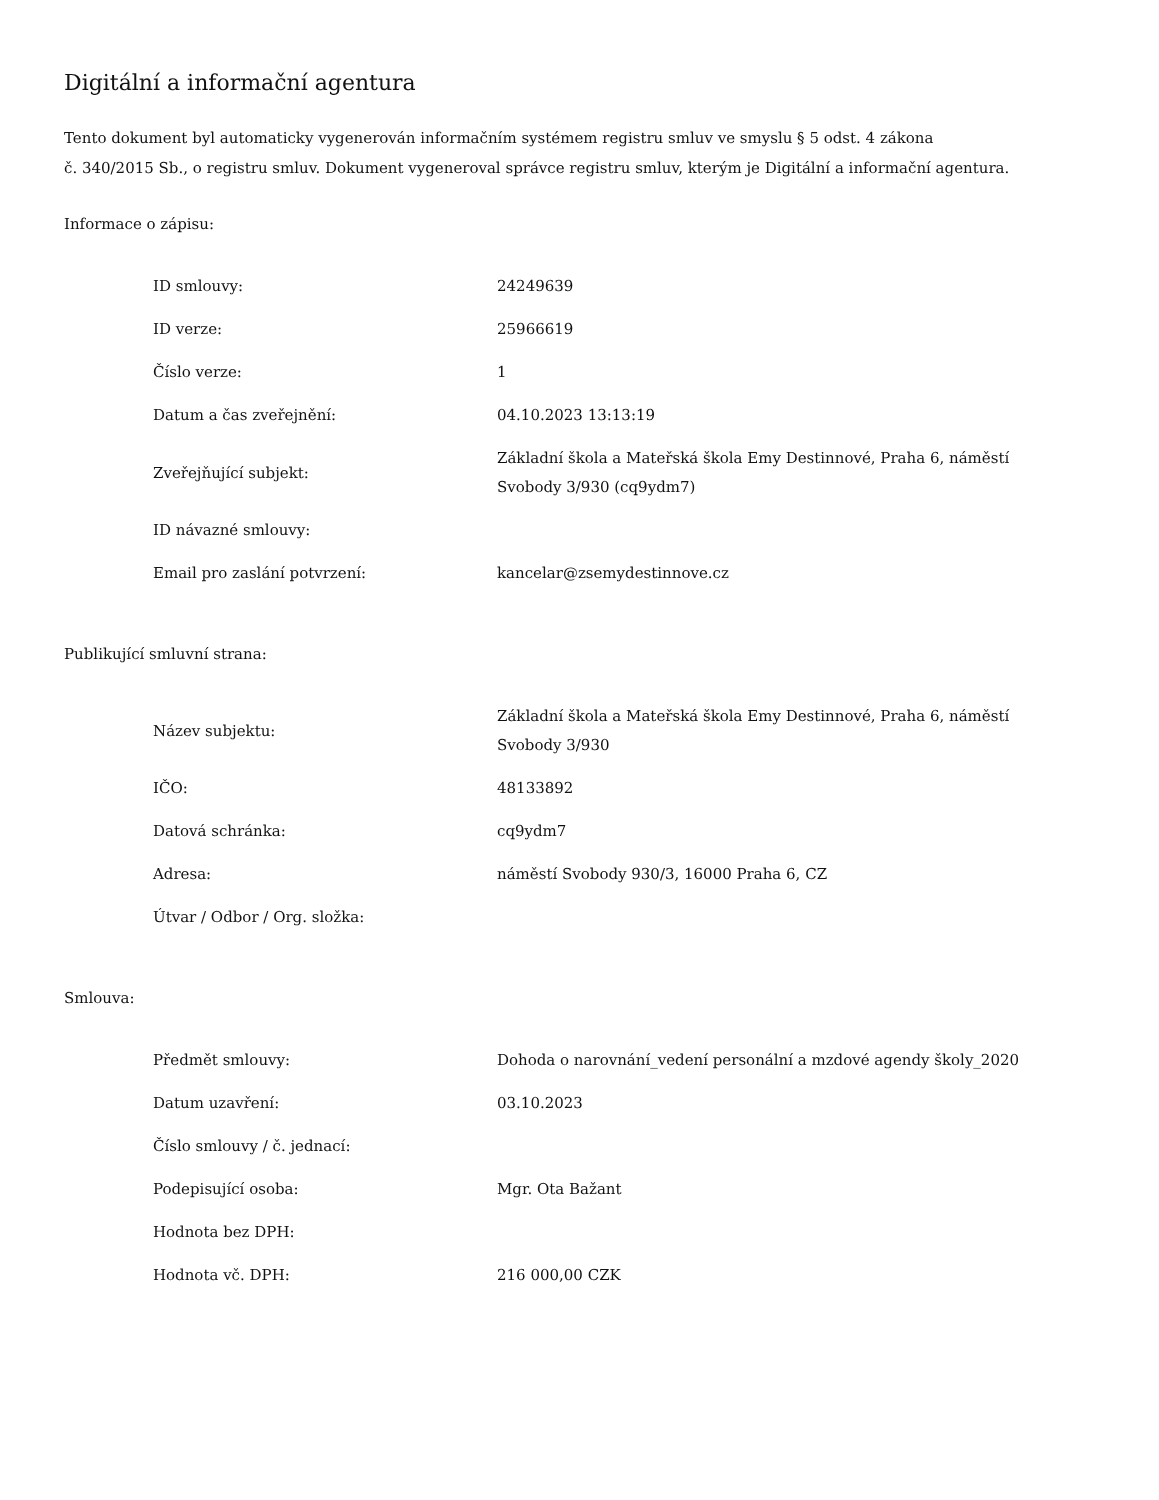Digitální a informační agentura
Tento dokument byl automaticky vygenerován informačním systémem registru smluv ve smyslu § 5 odst. 4 zákona
č. 340/2015 Sb., o registru smluv. Dokument vygeneroval správce registru smluv, kterým je Digitální a informační agentura.
Informace o zápisu:
| ID smlouvy: | 24249639 |
| ID verze: | 25966619 |
| Číslo verze: | 1 |
| Datum a čas zveřejnění: | 04.10.2023 13:13:19 |
| Zveřejňující subjekt: | Základní škola a Mateřská škola Emy Destinnové, Praha 6, náměstí Svobody 3/930 (cq9ydm7) |
| ID návazné smlouvy: | |
| Email pro zaslání potvrzení: | kancelar@zsemydestinnove.cz |
Publikující smluvní strana:
| Název subjektu: | Základní škola a Mateřská škola Emy Destinnové, Praha 6, náměstí Svobody 3/930 |
| IČO: | 48133892 |
| Datová schránka: | cq9ydm7 |
| Adresa: | náměstí Svobody 930/3, 16000 Praha 6, CZ |
| Útvar / Odbor / Org. složka: | |
Smlouva:
| Předmět smlouvy: | Dohoda o narovnání_vedení personální a mzdové agendy školy_2020 |
| Datum uzavření: | 03.10.2023 |
| Číslo smlouvy / č. jednací: | |
| Podepisující osoba: | Mgr. Ota Bažant |
| Hodnota bez DPH: | |
| Hodnota vč. DPH: | 216 000,00 CZK |